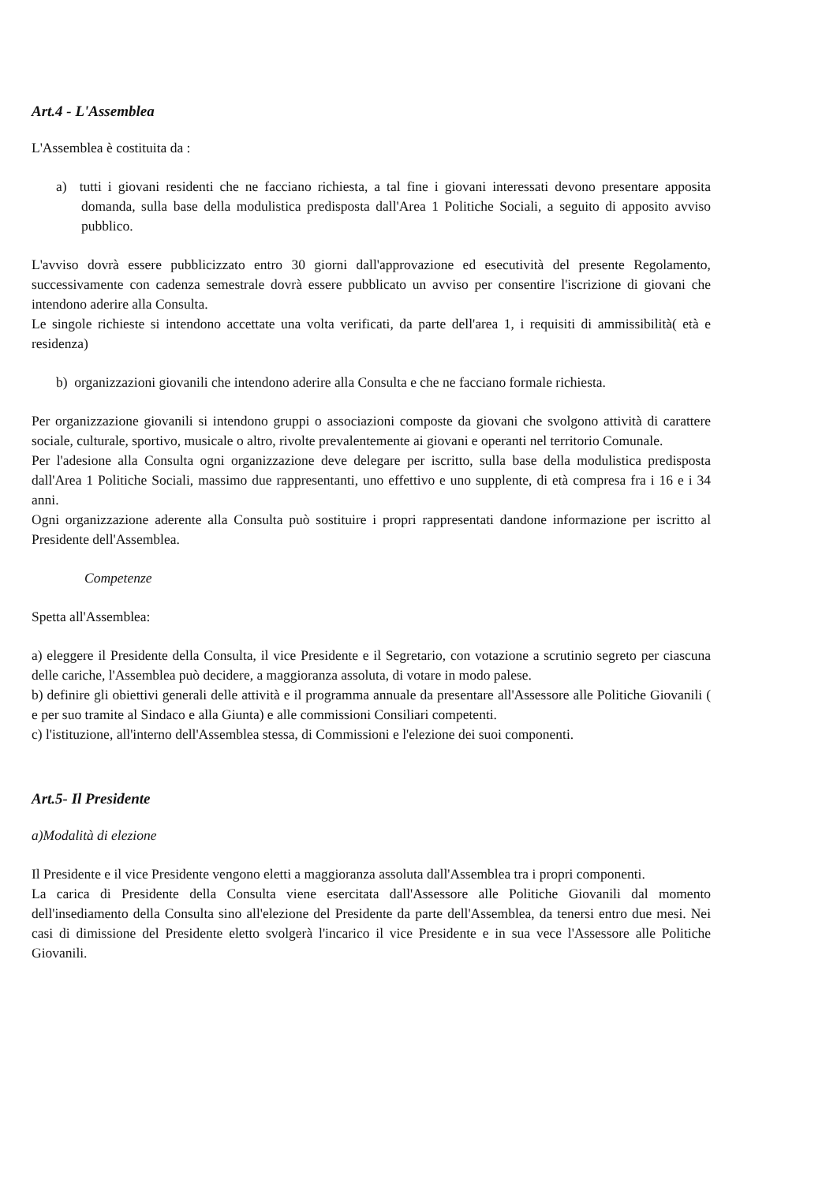Art.4 - L'Assemblea
L'Assemblea è costituita da :
a) tutti i giovani residenti che ne facciano richiesta, a tal fine i giovani interessati devono presentare apposita domanda, sulla base della modulistica predisposta dall'Area 1 Politiche Sociali, a seguito di apposito avviso pubblico.
L'avviso dovrà essere pubblicizzato entro 30 giorni dall'approvazione ed esecutività del presente Regolamento, successivamente con cadenza semestrale dovrà essere pubblicato un avviso per consentire l'iscrizione di giovani che intendono aderire alla Consulta.
Le singole richieste si intendono accettate una volta verificati, da parte dell'area 1, i requisiti di ammissibilità( età e residenza)
b) organizzazioni giovanili che intendono aderire alla Consulta e che ne facciano formale richiesta.
Per organizzazione giovanili si intendono gruppi o associazioni composte da giovani che svolgono attività di carattere sociale, culturale, sportivo, musicale o altro, rivolte prevalentemente ai giovani e operanti nel territorio Comunale.
Per l'adesione alla Consulta ogni organizzazione deve delegare per iscritto, sulla base della modulistica predisposta dall'Area 1 Politiche Sociali, massimo due rappresentanti, uno effettivo e uno supplente, di età compresa fra i 16 e i 34 anni.
Ogni organizzazione aderente alla Consulta può sostituire i propri rappresentati dandone informazione per iscritto al Presidente dell'Assemblea.
Competenze
Spetta all'Assemblea:
a) eleggere il Presidente della Consulta, il vice Presidente e il Segretario, con votazione a scrutinio segreto per ciascuna delle cariche, l'Assemblea può decidere, a maggioranza assoluta, di votare in modo palese.
b) definire gli obiettivi generali delle attività e il programma annuale da presentare all'Assessore alle Politiche Giovanili ( e per suo tramite al Sindaco e alla Giunta) e alle commissioni Consiliari competenti.
c) l'istituzione, all'interno dell'Assemblea stessa, di Commissioni e l'elezione dei suoi componenti.
Art.5- Il Presidente
a)Modalità di elezione
Il Presidente e il vice Presidente vengono eletti a maggioranza assoluta dall'Assemblea tra i propri componenti.
La carica di Presidente della Consulta viene esercitata dall'Assessore alle Politiche Giovanili dal momento dell'insediamento della Consulta sino all'elezione del Presidente da parte dell'Assemblea, da tenersi entro due mesi. Nei casi di dimissione del Presidente eletto svolgerà l'incarico il vice Presidente e in sua vece l'Assessore alle Politiche Giovanili.